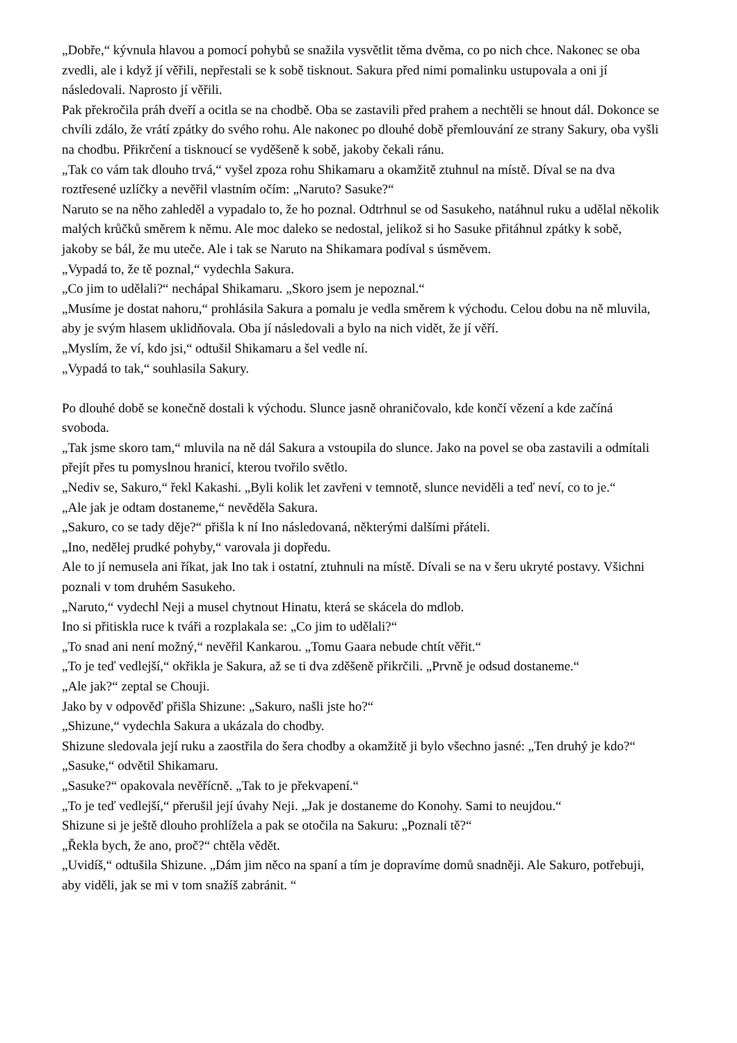„Dobře,“ kývnula hlavou a pomocí pohybů se snažila vysvětlit těma dvěma, co po nich chce. Nakonec se oba zvedli, ale i když jí věřili, nepřestali se k sobě tisknout. Sakura před nimi pomalinku ustupovala a oni jí následovali. Naprosto jí věřili.
Pak překročila práh dveří a ocitla se na chodbě. Oba se zastavili před prahem a nechtěli se hnout dál. Dokonce se chvíli zdálo, že vrátí zpátky do svého rohu. Ale nakonec po dlouhé době přemlouvání ze strany Sakury, oba vyšli na chodbu. Přikrčení a tisknoucí se vyděšeně k sobě, jakoby čekali ránu.
„Tak co vám tak dlouho trvá,“ vyšel zpoza rohu Shikamaru a okamžitě ztuhnul na místě. Díval se na dva roztřesené uzlíčky a nevěřil vlastním očím: „Naruto? Sasuke?“
Naruto se na něho zahleděl a vypadalo to, že ho poznal. Odtrhnul se od Sasukeho, natáhnul ruku a udělal několik malých krůčků směrem k němu. Ale moc daleko se nedostal, jelikož si ho Sasuke přitáhnul zpátky k sobě, jakoby se bál, že mu uteče. Ale i tak se Naruto na Shikamara podíval s úsměvem.
„Vypadá to, že tě poznal,“ vydechla Sakura.
„Co jim to udělali?“ nechápal Shikamaru. „Skoro jsem je nepoznal.“
„Musíme je dostat nahoru,“ prohlásila Sakura a pomalu je vedla směrem k východu. Celou dobu na ně mluvila, aby je svým hlasem uklidňovala. Oba jí následovali a bylo na nich vidět, že jí věří.
„Myslím, že ví, kdo jsi,“ odtušil Shikamaru a šel vedle ní.
„Vypadá to tak,“ souhlasila Sakury.
Po dlouhé době se konečně dostali k východu. Slunce jasně ohraničovalo, kde končí vězení a kde začíná svoboda.
„Tak jsme skoro tam,“ mluvila na ně dál Sakura a vstoupila do slunce. Jako na povel se oba zastavili a odmítali přejít přes tu pomyslnou hranicí, kterou tvořilo světlo.
„Nediv se, Sakuro,“ řekl Kakashi. „Byli kolik let zavřeni v temnotě, slunce neviděli a teď neví, co to je.“
„Ale jak je odtam dostaneme,“ nevěděla Sakura.
„Sakuro, co se tady děje?“ přišla k ní Ino následovaná, některými dalšími přáteli.
„Ino, nedělej prudké pohyby,“ varovala ji dopředu.
Ale to jí nemusela ani říkat, jak Ino tak i ostatní, ztuhnuli na místě. Dívali se na v šeru ukryté postavy. Všichni poznali v tom druhém Sasukeho.
„Naruto,“ vydechl Neji a musel chytnout Hinatu, která se skácela do mdlob.
Ino si přitiskla ruce k tváři a rozplakala se: „Co jim to udělali?“
„To snad ani není možný,“ nevěřil Kankarou. „Tomu Gaara nebude chtít věřit.“
„To je teď vedlejší,“ okřikla je Sakura, až se ti dva zděšeně přikrčili. „Prvně je odsud dostaneme.“
„Ale jak?“ zeptal se Chouji.
Jako by v odpověď přišla Shizune: „Sakuro, našli jste ho?“
„Shizune,“ vydechla Sakura a ukázala do chodby.
Shizune sledovala její ruku a zaostřila do šera chodby a okamžitě ji bylo všechno jasné: „Ten druhý je kdo?“
„Sasuke,“ odvětil Shikamaru.
„Sasuke?“ opakovala nevěřícně. „Tak to je překvapení.“
„To je teď vedlejší,“ přerušil její úvahy Neji. „Jak je dostaneme do Konohy. Sami to neujdou.“
Shizune si je ještě dlouho prohlížela a pak se otočila na Sakuru: „Poznali tě?“
„Řekla bych, že ano, proč?“ chtěla vědět.
„Uvidíš,“ odtušila Shizune. „Dám jim něco na spaní a tím je dopravíme domů snadněji. Ale Sakuro, potřebuji, aby viděli, jak se mi v tom snažíš zabránit. “